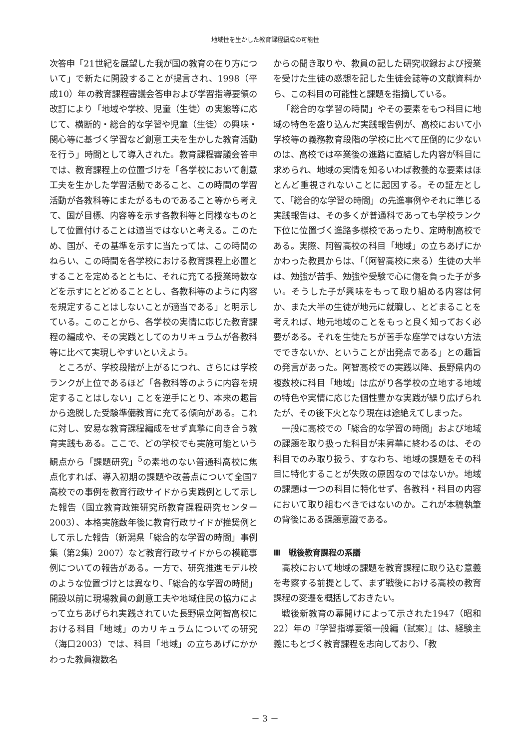地域性を生かした教育課程編成の可能性
次答申「21世紀を展望した我が国の教育の在り方について」で新たに開設することが提言され、1998（平成10）年の教育課程審議会答申および学習指導要領の改訂により「地域や学校、児童（生徒）の実態等に応じて、横断的・総合的な学習や児童（生徒）の興味・関心等に基づく学習など創意工夫を生かした教育活動を行う」時間として導入された。教育課程審議会答申では、教育課程上の位置づけを「各学校において創意工夫を生かした学習活動であること、この時間の学習活動が各教科等にまたがるものであること等から考えて、国が目標、内容等を示す各教科等と同様なものとして位置付けることは適当ではないと考える。このため、国が、その基準を示すに当たっては、この時間のねらい、この時間を各学校における教育課程上必置とすることを定めるとともに、それに充てる授業時数などを示すにとどめることとし、各教科等のように内容を規定することはしないことが適当である」と明示している。このことから、各学校の実情に応じた教育課程の編成や、その実践としてのカリキュラムが各教科等に比べて実現しやすいといえよう。
ところが、学校段階が上がるにつれ、さらには学校ランクが上位であるほど「各教科等のように内容を規定することはしない」ことを逆手にとり、本来の趣旨から逸脱した受験準備教育に充てる傾向がある。これに対し、安易な教育課程編成をせず真摯に向き合う教育実践もある。ここで、どの学校でも実施可能という観点から「課題研究」<sup>5</sup>の素地のない普通科高校に焦点化すれば、導入初期の課題や改善点について全国7高校での事例を教育行政サイドから実践例として示した報告（国立教育政策研究所教育課程研究センター 2003）、本格実施数年後に教育行政サイドが推奨例として示した報告（新潟県「総合的な学習の時間」事例集（第2集）2007）など教育行政サイドからの模範事例についての報告がある。一方で、研究推進モデル校のような位置づけとは異なり、「総合的な学習の時間」開設以前に現場教員の創意工夫や地域住民の協力によって立ちあげられ実践されていた長野県立阿智高校における科目「地域」のカリキュラムについての研究（海口2003）では、科目「地域」の立ちあげにかかわった教員複数名
からの聞き取りや、教員の記した研究収録および授業を受けた生徒の感想を記した生徒会誌等の文献資料から、この科目の可能性と課題を指摘している。
「総合的な学習の時間」やその要素をもつ科目に地域の特色を盛り込んだ実践報告例が、高校において小学校等の義務教育段階の学校に比べて圧倒的に少ないのは、高校では卒業後の進路に直結した内容が科目に求められ、地域の実情を知るいわば教養的な要素はほとんど重視されないことに起因する。その証左として、「総合的な学習の時間」の先進事例やそれに準じる実践報告は、その多くが普通科であっても学校ランク下位に位置づく進路多様校であったり、定時制高校である。実際、阿智高校の科目「地域」の立ちあげにかかわった教員からは、「（阿智高校に来る）生徒の大半は、勉強が苦手、勉強や受験で心に傷を負った子が多い。そうした子が興味をもって取り組める内容は何か、また大半の生徒が地元に就職し、とどまることを考えれば、地元地域のことをもっと良く知っておく必要がある。それを生徒たちが苦手な座学ではない方法でできないか、ということが出発点である」との趣旨の発言があった。阿智高校での実践以降、長野県内の複数校に科目「地域」は広がり各学校の立地する地域の特色や実情に応じた個性豊かな実践が繰り広げられたが、その後下火となり現在は途絶えてしまった。
一般に高校での「総合的な学習の時間」および地域の課題を取り扱った科目が未昇華に終わるのは、その科目でのみ取り扱う、すなわち、地域の課題をその科目に特化することが失敗の原因なのではないか。地域の課題は一つの科目に特化せず、各教科・科目の内容において取り組むべきではないのか。これが本稿執筆の背後にある課題意識である。
Ⅲ　戦後教育課程の系譜
高校において地域の課題を教育課程に取り込む意義を考察する前提として、まず戦後における高校の教育課程の変遷を概括しておきたい。
戦後新教育の幕開けによって示された1947（昭和22）年の『学習指導要領一般編（試案）』は、経験主義にもとづく教育課程を志向しており、「教
－ 3 －